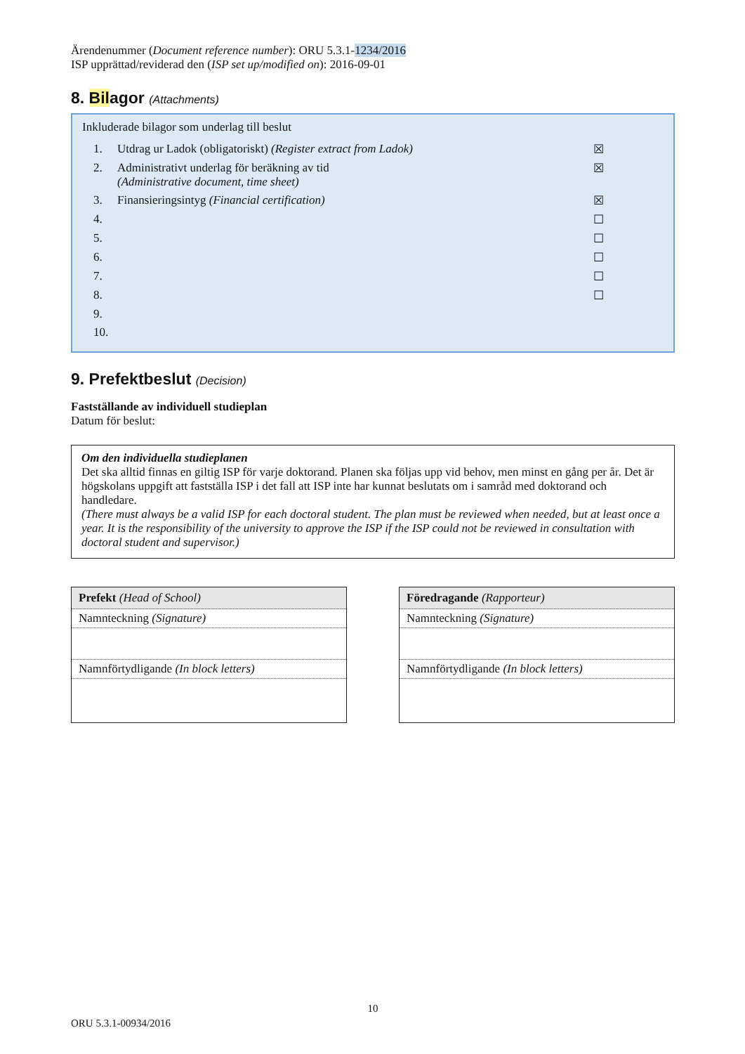Ärendenummer (Document reference number): ORU 5.3.1-1234/2016
ISP upprättad/reviderad den (ISP set up/modified on): 2016-09-01
8. Bilagor (Attachments)
Inkluderade bilagor som underlag till beslut
| 1. | Utdrag ur Ladok (obligatoriskt) (Register extract from Ladok) | ☒ |
| 2. | Administrativt underlag för beräkning av tid (Administrative document, time sheet) | ☒ |
| 3. | Finansieringsintyg (Financial certification) | ☒ |
| 4. | | ☐ |
| 5. | | ☐ |
| 6. | | ☐ |
| 7. | | ☐ |
| 8. | | ☐ |
| 9. | | |
| 10. | | |
9. Prefektbeslut (Decision)
Fastställande av individuell studieplan
Datum för beslut:
Om den individuella studieplanen
Det ska alltid finnas en giltig ISP för varje doktorand. Planen ska följas upp vid behov, men minst en gång per år. Det är högskolans uppgift att fastställa ISP i det fall att ISP inte har kunnat beslutats om i samråd med doktorand och handledare.
(There must always be a valid ISP for each doctoral student. The plan must be reviewed when needed, but at least once a year. It is the responsibility of the university to approve the ISP if the ISP could not be reviewed in consultation with doctoral student and supervisor.)
| Prefekt (Head of School) |
| --- |
| Namnteckning (Signature) |
| Namnförtydligande (In block letters) |
| Föredragande (Rapporteur) |
| --- |
| Namnteckning (Signature) |
| Namnförtydligande (In block letters) |
10
ORU 5.3.1-00934/2016